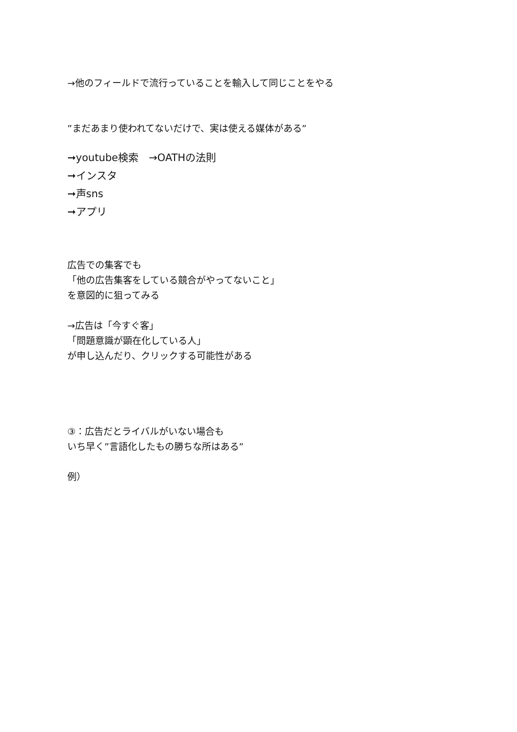→他のフィールドで流行っていることを輸入して同じことをやる
”まだあまり使われてないだけで、実は使える媒体がある”
➞youtube検索　→OATHの法則
➞インスタ
➞声sns
➞アプリ
広告での集客でも
「他の広告集客をしている競合がやってないこと」
を意図的に狙ってみる
→広告は「今すぐ客」
「問題意識が顕在化している人」
が申し込んだり、クリックする可能性がある
③：広告だとライバルがいない場合も
いち早く”言語化したもの勝ちな所はある”
例）